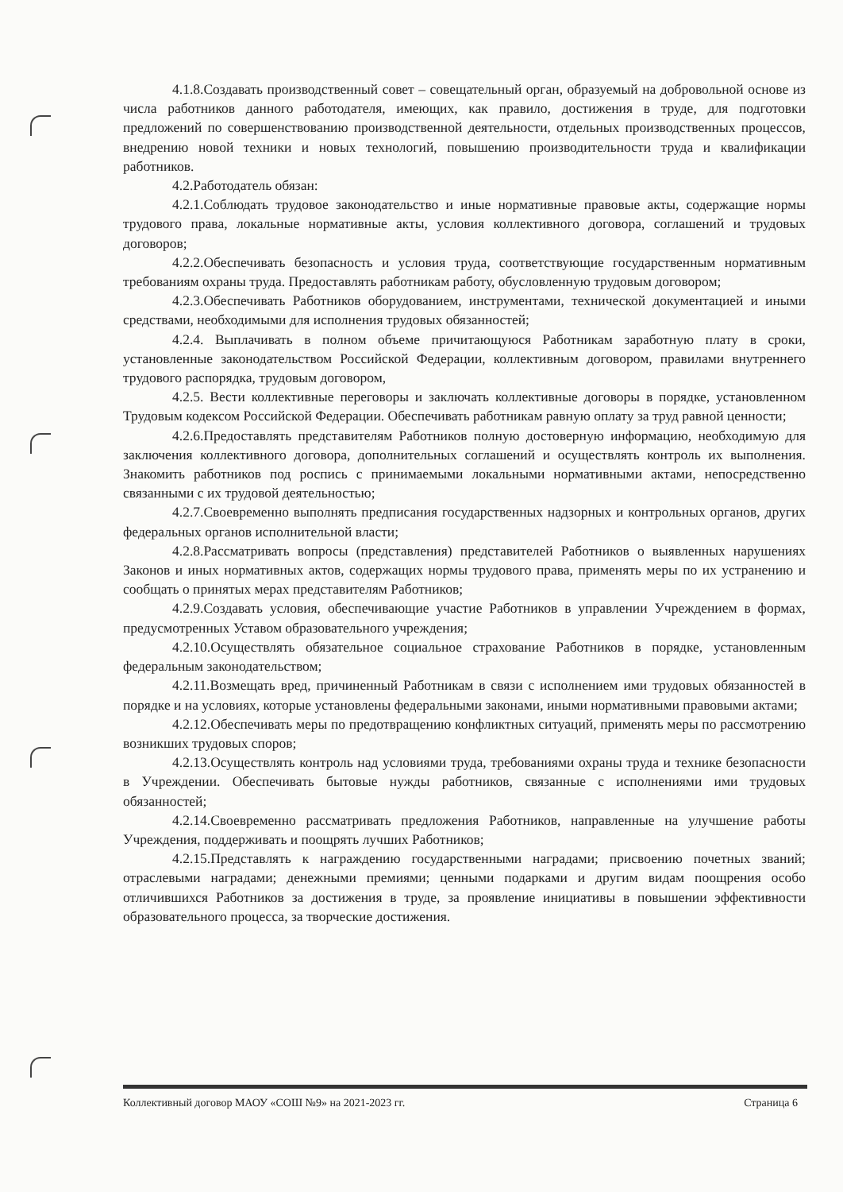4.1.8.Создавать производственный совет – совещательный орган, образуемый на добровольной основе из числа работников данного работодателя, имеющих, как правило, достижения в труде, для подготовки предложений по совершенствованию производственной деятельности, отдельных производственных процессов, внедрению новой техники и новых технологий, повышению производительности труда и квалификации работников.
4.2.Работодатель обязан:
4.2.1.Соблюдать трудовое законодательство и иные нормативные правовые акты, содержащие нормы трудового права, локальные нормативные акты, условия коллективного договора, соглашений и трудовых договоров;
4.2.2.Обеспечивать безопасность и условия труда, соответствующие государственным нормативным требованиям охраны труда. Предоставлять работникам работу, обусловленную трудовым договором;
4.2.3.Обеспечивать Работников оборудованием, инструментами, технической документацией и иными средствами, необходимыми для исполнения трудовых обязанностей;
4.2.4. Выплачивать в полном объеме причитающуюся Работникам заработную плату в сроки, установленные законодательством Российской Федерации, коллективным договором, правилами внутреннего трудового распорядка, трудовым договором,
4.2.5. Вести коллективные переговоры и заключать коллективные договоры в порядке, установленном Трудовым кодексом Российской Федерации. Обеспечивать работникам равную оплату за труд равной ценности;
4.2.6.Предоставлять представителям Работников полную достоверную информацию, необходимую для заключения коллективного договора, дополнительных соглашений и осуществлять контроль их выполнения. Знакомить работников под роспись с принимаемыми локальными нормативными актами, непосредственно связанными с их трудовой деятельностью;
4.2.7.Своевременно выполнять предписания государственных надзорных и контрольных органов, других федеральных органов исполнительной власти;
4.2.8.Рассматривать вопросы (представления) представителей Работников о выявленных нарушениях Законов и иных нормативных актов, содержащих нормы трудового права, применять меры по их устранению и сообщать о принятых мерах представителям Работников;
4.2.9.Создавать условия, обеспечивающие участие Работников в управлении Учреждением в формах, предусмотренных Уставом образовательного учреждения;
4.2.10.Осуществлять обязательное социальное страхование Работников в порядке, установленным федеральным законодательством;
4.2.11.Возмещать вред, причиненный Работникам в связи с исполнением ими трудовых обязанностей в порядке и на условиях, которые установлены федеральными законами, иными нормативными правовыми актами;
4.2.12.Обеспечивать меры по предотвращению конфликтных ситуаций, применять меры по рассмотрению возникших трудовых споров;
4.2.13.Осуществлять контроль над условиями труда, требованиями охраны труда и технике безопасности в Учреждении. Обеспечивать бытовые нужды работников, связанные с исполнениями ими трудовых обязанностей;
4.2.14.Своевременно рассматривать предложения Работников, направленные на улучшение работы Учреждения, поддерживать и поощрять лучших Работников;
4.2.15.Представлять к награждению государственными наградами; присвоению почетных званий; отраслевыми наградами; денежными премиями; ценными подарками и другим видам поощрения особо отличившихся Работников за достижения в труде, за проявление инициативы в повышении эффективности образовательного процесса, за творческие достижения.
Коллективный договор МАОУ «СОШ №9» на 2021-2023 гг. Страница 6